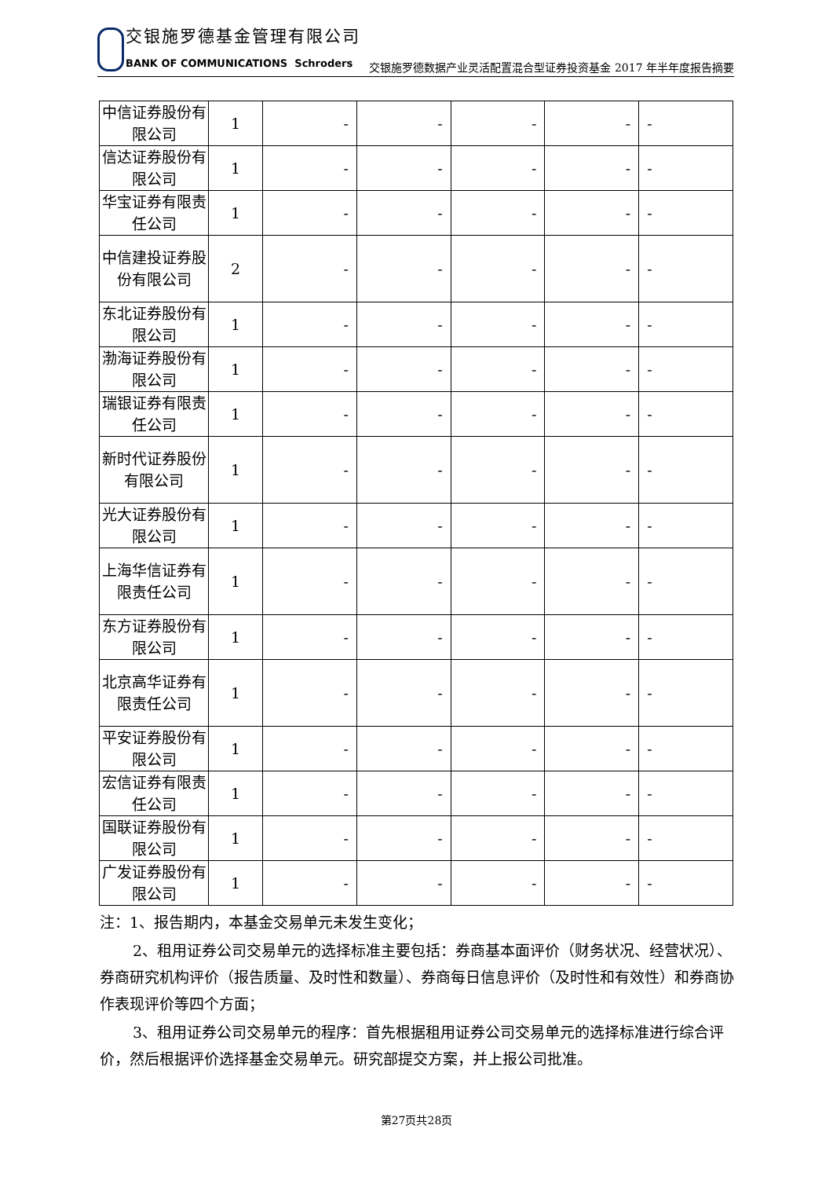交银施罗德基金管理有限公司
BANK OF COMMUNICATIONS Schroders
交银施罗德数据产业灵活配置混合型证券投资基金 2017 年半年度报告摘要
| 中信证券股份有限公司 | 1 | - | - | - | - | - |
| 信达证券股份有限公司 | 1 | - | - | - | - | - |
| 华宝证券有限责任公司 | 1 | - | - | - | - | - |
| 中信建投证券股份有限公司 | 2 | - | - | - | - | - |
| 东北证券股份有限公司 | 1 | - | - | - | - | - |
| 渤海证券股份有限公司 | 1 | - | - | - | - | - |
| 瑞银证券有限责任公司 | 1 | - | - | - | - | - |
| 新时代证券股份有限公司 | 1 | - | - | - | - | - |
| 光大证券股份有限公司 | 1 | - | - | - | - | - |
| 上海华信证券有限责任公司 | 1 | - | - | - | - | - |
| 东方证券股份有限公司 | 1 | - | - | - | - | - |
| 北京高华证券有限责任公司 | 1 | - | - | - | - | - |
| 平安证券股份有限公司 | 1 | - | - | - | - | - |
| 宏信证券有限责任公司 | 1 | - | - | - | - | - |
| 国联证券股份有限公司 | 1 | - | - | - | - | - |
| 广发证券股份有限公司 | 1 | - | - | - | - | - |
注：1、报告期内，本基金交易单元未发生变化；
2、租用证券公司交易单元的选择标准主要包括：券商基本面评价（财务状况、经营状况）、券商研究机构评价（报告质量、及时性和数量）、券商每日信息评价（及时性和有效性）和券商协作表现评价等四个方面；
3、租用证券公司交易单元的程序：首先根据租用证券公司交易单元的选择标准进行综合评价，然后根据评价选择基金交易单元。研究部提交方案，并上报公司批准。
第27页共28页